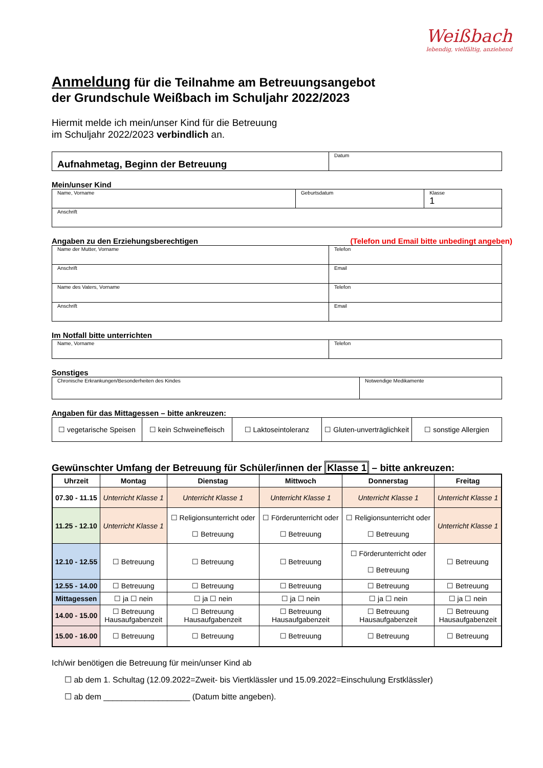Weißbach
lebendig, vielfältig, anziehend
Anmeldung für die Teilnahme am Betreuungsangebot
der Grundschule Weißbach im Schuljahr 2022/2023
Hiermit melde ich mein/unser Kind für die Betreuung
im Schuljahr 2022/2023 verbindlich an.
| Aufnahmetag, Beginn der Betreuung | Datum |
Mein/unser Kind
| Name, Vorname | Geburtsdatum | Klasse 1 |
| Anschrift | | |
Angaben zu den Erziehungsberechtigen (Telefon und Email bitte unbedingt angeben)
| Name der Mutter, Vorname | Telefon |
| Anschrift | Email |
| Name des Vaters, Vorname | Telefon |
| Anschrift | Email |
Im Notfall bitte unterrichten
| Name, Vorname | Telefon |
Sonstiges
| Chronische Erkrankungen/Besonderheiten des Kindes | Notwendige Medikamente |
Angaben für das Mittagessen – bitte ankreuzen:
| ☐ vegetarische Speisen | ☐ kein Schweinefleisch | ☐ Laktoseintoleranz | ☐ Gluten-unverträglichkeit | ☐ sonstige Allergien |
Gewünschter Umfang der Betreuung für Schüler/innen der Klasse 1 – bitte ankreuzen:
| Uhrzeit | Montag | Dienstag | Mittwoch | Donnerstag | Freitag |
| --- | --- | --- | --- | --- | --- |
| 07.30 - 11.15 | Unterricht Klasse 1 | Unterricht Klasse 1 | Unterricht Klasse 1 | Unterricht Klasse 1 | Unterricht Klasse 1 |
| 11.25 - 12.10 | Unterricht Klasse 1 | ☐ Religionsunterricht oder ☐ Betreuung | ☐ Förderunterricht oder ☐ Betreuung | ☐ Religionsunterricht oder ☐ Betreuung | Unterricht Klasse 1 |
| 12.10 - 12.55 | ☐ Betreuung | ☐ Betreuung | ☐ Betreuung | ☐ Förderunterricht oder ☐ Betreuung | ☐ Betreuung |
| 12.55 - 14.00 | ☐ Betreuung | ☐ Betreuung | ☐ Betreuung | ☐ Betreuung | ☐ Betreuung |
| Mittagessen | ☐ ja ☐ nein | ☐ ja ☐ nein | ☐ ja ☐ nein | ☐ ja ☐ nein | ☐ ja ☐ nein |
| 14.00 - 15.00 | ☐ Betreuung Hausaufgabenzeit | ☐ Betreuung Hausaufgabenzeit | ☐ Betreuung Hausaufgabenzeit | ☐ Betreuung Hausaufgabenzeit | ☐ Betreuung Hausaufgabenzeit |
| 15.00 - 16.00 | ☐ Betreuung | ☐ Betreuung | ☐ Betreuung | ☐ Betreuung | ☐ Betreuung |
Ich/wir benötigen die Betreuung für mein/unser Kind ab
☐ ab dem 1. Schultag (12.09.2022=Zweit- bis Viertklässler und 15.09.2022=Einschulung Erstklässler)
☐ ab dem ___________________ (Datum bitte angeben).